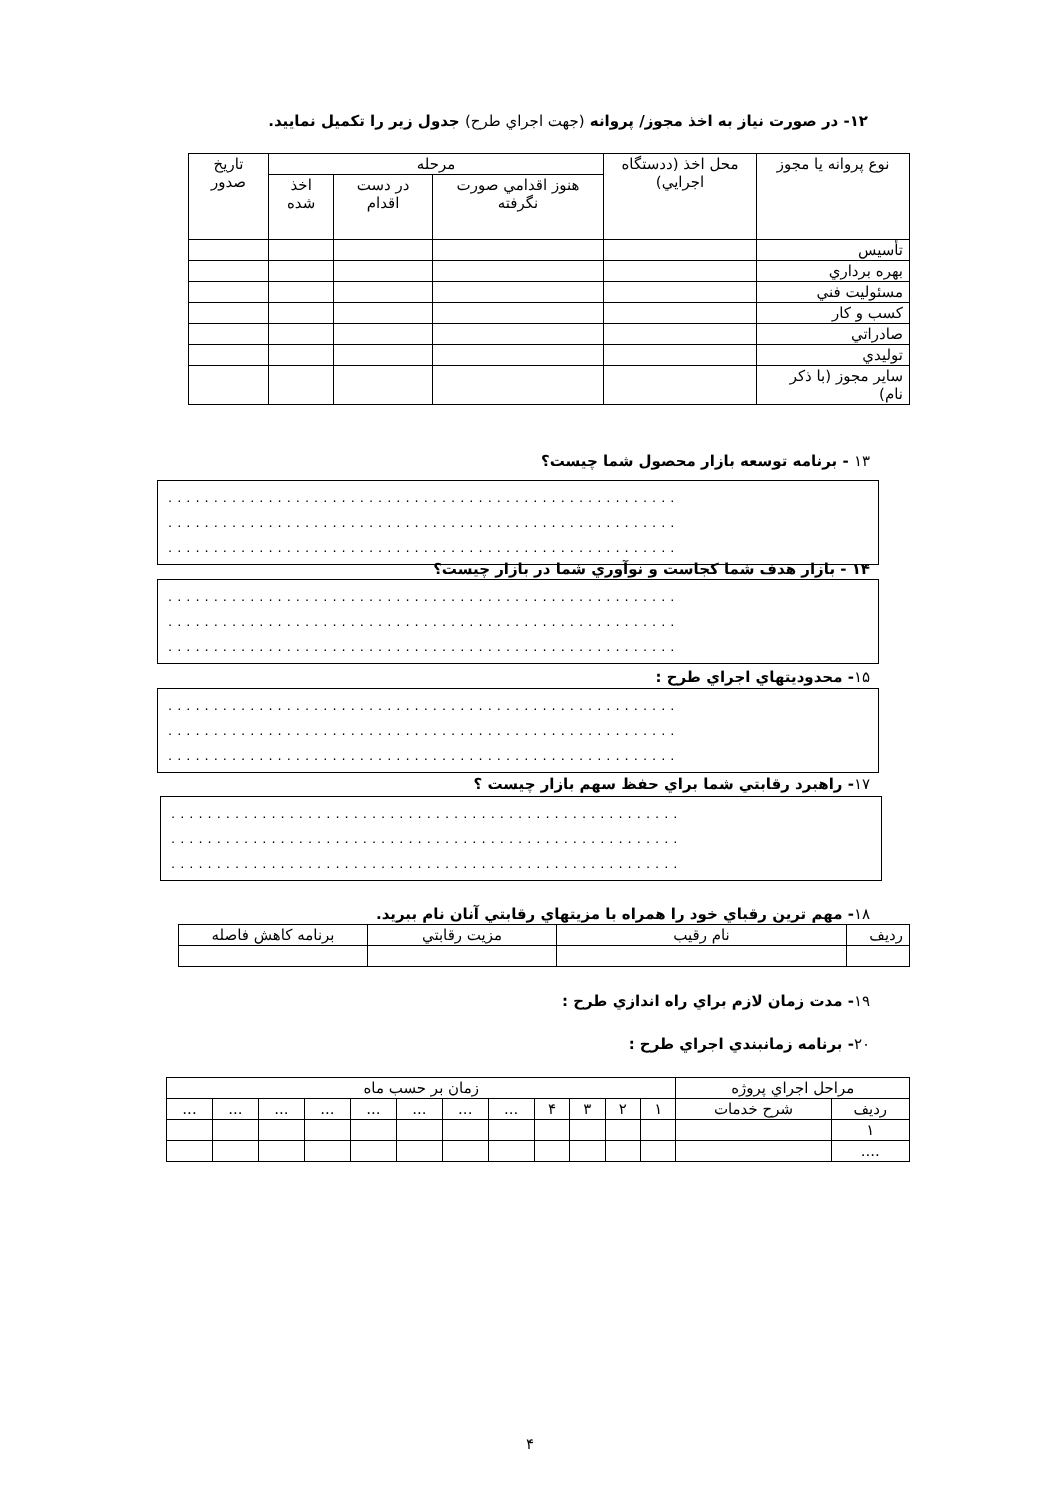۱۲- در صورت نياز به اخذ مجوز/ پروانه (جهت اجراي طرح) جدول زير را تكميل نماييد.
| نوع پروانه يا مجوز | محل اخذ (ددستگاه اجرايي) | مرحله | | | تاريخ صدور |
| --- | --- | --- | --- | --- | --- |
| | | هنوز اقدامي صورت نگرفته | در دست اقدام | اخذ شده | |
| تأسيس | | | | | |
| بهره برداري | | | | | |
| مسئوليت فني | | | | | |
| كسب و كار | | | | | |
| صادراتي | | | | | |
| توليدي | | | | | |
| ساير مجوز (با ذكر نام) | | | | | |
۱۳ - برنامه توسعه بازار محصول شما چيست؟
........................................................
........................................................
........................................................
۱۴ - بازار هدف شما كجاست و نوآوري شما در بازار چيست؟
........................................................
........................................................
........................................................
۱۵- محدوديتهاي اجراي طرح :
........................................................
........................................................
........................................................
۱۷- راهبرد رقابتي شما براي حفظ سهم بازار چيست ؟
........................................................
........................................................
........................................................
۱۸- مهم ترين رقباي خود را همراه با مزيتهاي رقابتي آنان نام ببريد.
| رديف | نام رقيب | مزيت رقابتي | برنامه كاهش فاصله |
۱۹- مدت زمان لازم براي راه اندازي طرح :
۲۰- برنامه زمانبندي اجراي طرح :
| مراحل اجراي پروژه | | زمان بر حسب ماه | | | | | | | | | | | |
| رديف | شرح خدمات | ۱ | ۲ | ۳ | ۴ | ... | ... | ... | ... | ... | ... | ... | ... |
| ۱ | | | | | | | | | | | | | |
| .... | | | | | | | | | | | | | |
۴